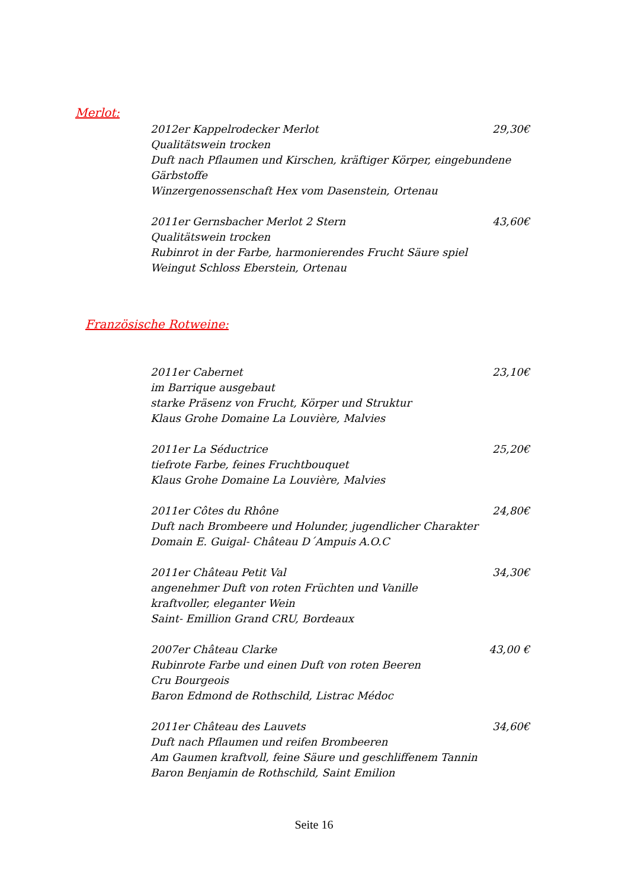Merlot:
2012er Kappelrodecker Merlot 29,30€
Qualitätswein trocken
Duft nach Pflaumen und Kirschen, kräftiger Körper, eingebundene Gärbstoffe
Winzergenossenschaft Hex vom Dasenstein, Ortenau
2011er Gernsbacher Merlot 2 Stern 43,60€
Qualitätswein trocken
Rubinrot in der Farbe, harmonierendes Frucht Säure spiel
Weingut Schloss Eberstein, Ortenau
Französische Rotweine:
2011er Cabernet 23,10€
im Barrique ausgebaut
starke Präsenz von Frucht, Körper und Struktur
Klaus Grohe Domaine La Louvière, Malvies
2011er La Séductrice 25,20€
tiefrote Farbe, feines Fruchtbouquet
Klaus Grohe Domaine La Louvière, Malvies
2011er Côtes du Rhône 24,80€
Duft nach Brombeere und Holunder, jugendlicher Charakter
Domain E. Guigal- Château D´Ampuis A.O.C
2011er Château Petit Val 34,30€
angenehmer Duft von roten Früchten und Vanille
kraftvoller, eleganter Wein
Saint- Emillion Grand CRU, Bordeaux
2007er Château Clarke 43,00 €
Rubinrote Farbe und einen Duft von roten Beeren
Cru Bourgeois
Baron Edmond de Rothschild, Listrac Médoc
2011er Château des Lauvets 34,60€
Duft nach Pflaumen und reifen Brombeeren
Am Gaumen kraftvoll, feine Säure und geschliffenem Tannin
Baron Benjamin de Rothschild, Saint Emilion
Seite 16